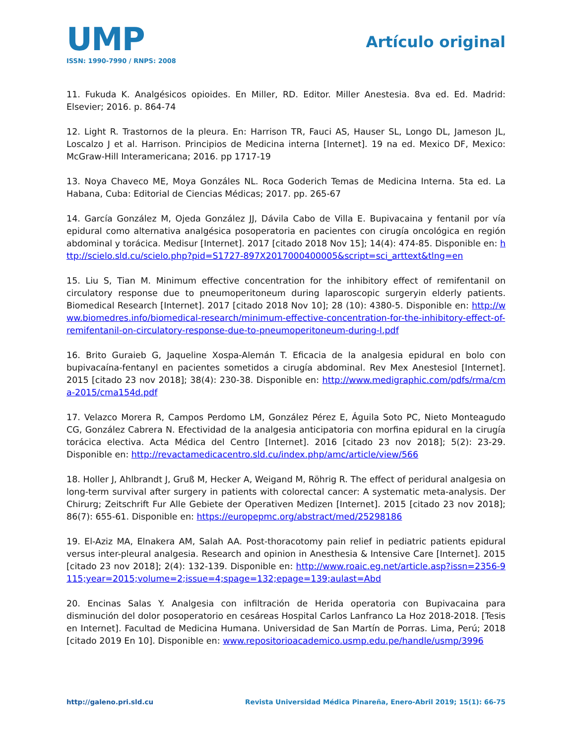UMP
ISSN: 1990-7990 / RNPS: 2008
Artículo original
11. Fukuda K. Analgésicos opioides. En Miller, RD. Editor. Miller Anestesia. 8va ed. Ed. Madrid: Elsevier; 2016. p. 864-74
12. Light R. Trastornos de la pleura. En: Harrison TR, Fauci AS, Hauser SL, Longo DL, Jameson JL, Loscalzo J et al. Harrison. Principios de Medicina interna [Internet]. 19 na ed. Mexico DF, Mexico: McGraw-Hill Interamericana; 2016. pp 1717-19
13. Noya Chaveco ME, Moya Gonzáles NL. Roca Goderich Temas de Medicina Interna. 5ta ed. La Habana, Cuba: Editorial de Ciencias Médicas; 2017. pp. 265-67
14. García González M, Ojeda González JJ, Dávila Cabo de Villa E. Bupivacaina y fentanil por vía epidural como alternativa analgésica posoperatoria en pacientes con cirugía oncológica en región abdominal y torácica. Medisur [Internet]. 2017 [citado 2018 Nov 15]; 14(4): 474-85. Disponible en: http://scielo.sld.cu/scielo.php?pid=S1727-897X2017000400005&script=sci_arttext&tlng=en
15. Liu S, Tian M. Minimum effective concentration for the inhibitory effect of remifentanil on circulatory response due to pneumoperitoneum during laparoscopic surgeryin elderly patients. Biomedical Research [Internet]. 2017 [citado 2018 Nov 10]; 28 (10): 4380-5. Disponible en: http://www.biomedres.info/biomedical-research/minimum-effective-concentration-for-the-inhibitory-effect-of-remifentanil-on-circulatory-response-due-to-pneumoperitoneum-during-l.pdf
16. Brito Guraieb G, Jaqueline Xospa-Alemán T. Eficacia de la analgesia epidural en bolo con bupivacaína-fentanyl en pacientes sometidos a cirugía abdominal. Rev Mex Anestesiol [Internet]. 2015 [citado 23 nov 2018]; 38(4): 230-38. Disponible en: http://www.medigraphic.com/pdfs/rma/cma-2015/cma154d.pdf
17. Velazco Morera R, Campos Perdomo LM, González Pérez E, Águila Soto PC, Nieto Monteagudo CG, González Cabrera N. Efectividad de la analgesia anticipatoria con morfina epidural en la cirugía torácica electiva. Acta Médica del Centro [Internet]. 2016 [citado 23 nov 2018]; 5(2): 23-29. Disponible en: http://revactamedicacentro.sld.cu/index.php/amc/article/view/566
18. Holler J, Ahlbrandt J, Gruß M, Hecker A, Weigand M, Röhrig R. The effect of peridural analgesia on long-term survival after surgery in patients with colorectal cancer: A systematic meta-analysis. Der Chirurg; Zeitschrift Fur Alle Gebiete der Operativen Medizen [Internet]. 2015 [citado 23 nov 2018]; 86(7): 655-61. Disponible en: https://europepmc.org/abstract/med/25298186
19. El-Aziz MA, Elnakera AM, Salah AA. Post-thoracotomy pain relief in pediatric patients epidural versus inter-pleural analgesia. Research and opinion in Anesthesia & Intensive Care [Internet]. 2015 [citado 23 nov 2018]; 2(4): 132-139. Disponible en: http://www.roaic.eg.net/article.asp?issn=2356-9115;year=2015;volume=2;issue=4;spage=132;epage=139;aulast=Abd
20. Encinas Salas Y. Analgesia con infiltración de Herida operatoria con Bupivacaina para disminución del dolor posoperatorio en cesáreas Hospital Carlos Lanfranco La Hoz 2018-2018. [Tesis en Internet]. Facultad de Medicina Humana. Universidad de San Martín de Porras. Lima, Perú; 2018 [citado 2019 En 10]. Disponible en: www.repositorioacademico.usmp.edu.pe/handle/usmp/3996
http://galeno.pri.sld.cu Revista Universidad Médica Pinareña, Enero-Abril 2019; 15(1): 66-75